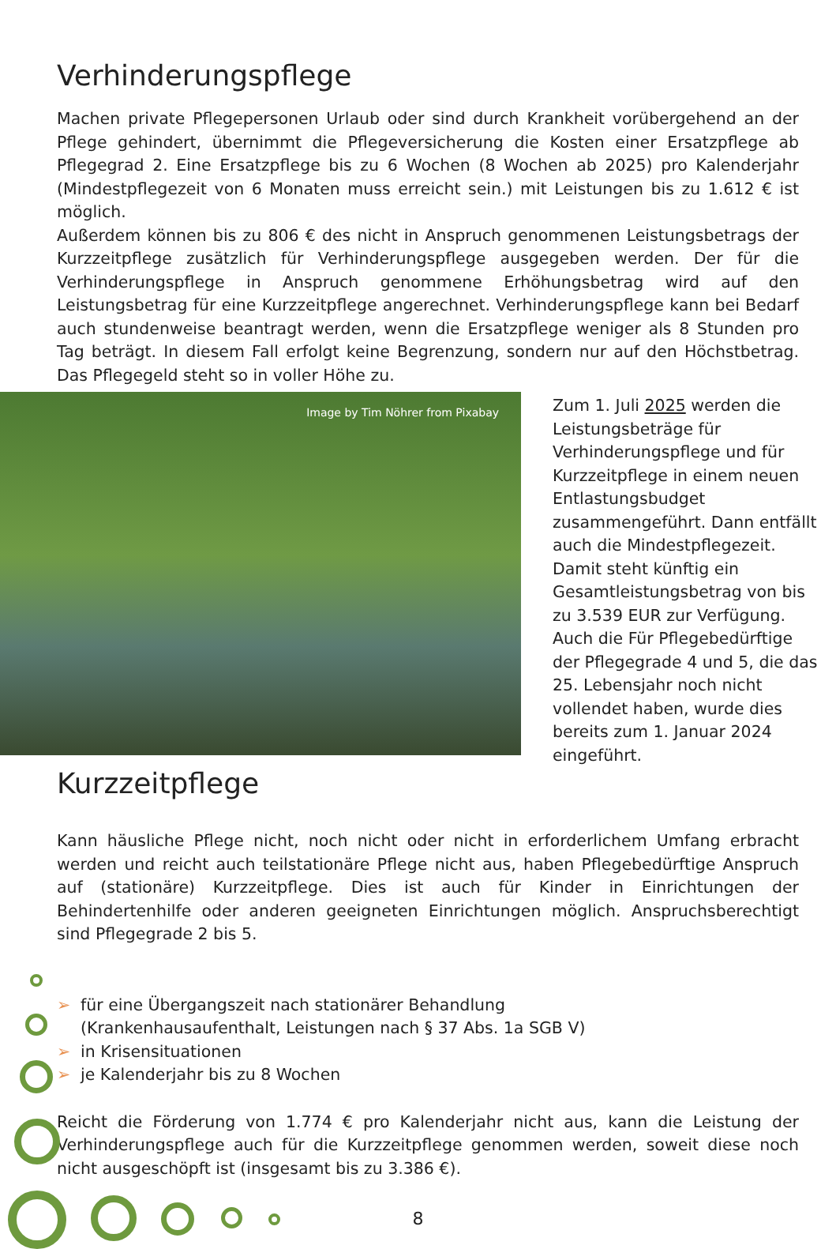Verhinderungspflege
Machen private Pflegepersonen Urlaub oder sind durch Krankheit vorübergehend an der Pflege gehindert, übernimmt die Pflegeversicherung die Kosten einer Ersatzpflege ab Pflegegrad 2. Eine Ersatzpflege bis zu 6 Wochen (8 Wochen ab 2025) pro Kalenderjahr (Mindestpflegezeit von 6 Monaten muss erreicht sein.) mit Leistungen bis zu 1.612 € ist möglich.
Außerdem können bis zu 806 € des nicht in Anspruch genommenen Leistungsbetrags der Kurzzeitpflege zusätzlich für Verhinderungspflege ausgegeben werden. Der für die Verhinderungspflege in Anspruch genommene Erhöhungsbetrag wird auf den Leistungsbetrag für eine Kurzzeitpflege angerechnet. Verhinderungspflege kann bei Bedarf auch stundenweise beantragt werden, wenn die Ersatzpflege weniger als 8 Stunden pro Tag beträgt. In diesem Fall erfolgt keine Begrenzung, sondern nur auf den Höchstbetrag. Das Pflegegeld steht so in voller Höhe zu.
Image by Tim Nöhrer from Pixabay
Zum 1. Juli 2025 werden die Leistungsbeträge für Verhinderungspflege und für Kurzzeitpflege in einem neuen Entlastungsbudget zusammengeführt. Dann entfällt auch die Mindestpflegezeit. Damit steht künftig ein Gesamtleistungsbetrag von bis zu 3.539 EUR zur Verfügung. Auch die Für Pflegebedürftige der Pflegegrade 4 und 5, die das 25. Lebensjahr noch nicht vollendet haben, wurde dies bereits zum 1. Januar 2024 eingeführt.
Kurzzeitpflege
Kann häusliche Pflege nicht, noch nicht oder nicht in erforderlichem Umfang erbracht werden und reicht auch teilstationäre Pflege nicht aus, haben Pflegebedürftige Anspruch auf (stationäre) Kurzzeitpflege. Dies ist auch für Kinder in Einrichtungen der Behindertenhilfe oder anderen geeigneten Einrichtungen möglich. Anspruchsberechtigt sind Pflegegrade 2 bis 5.
➢ für eine Übergangszeit nach stationärer Behandlung
(Krankenhausaufenthalt, Leistungen nach § 37 Abs. 1a SGB V)
➢ in Krisensituationen
➢ je Kalenderjahr bis zu 8 Wochen
Reicht die Förderung von 1.774 € pro Kalenderjahr nicht aus, kann die Leistung der Verhinderungspflege auch für die Kurzzeitpflege genommen werden, soweit diese noch nicht ausgeschöpft ist (insgesamt bis zu 3.386 €).
8